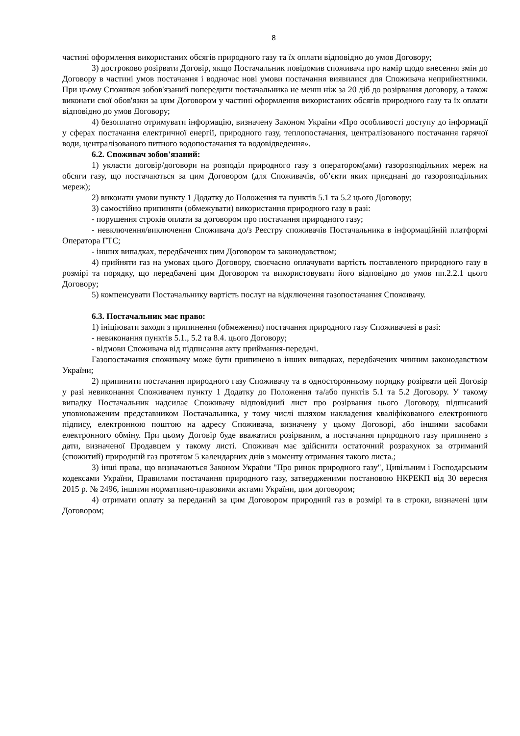8
частині оформлення використаних обсягів природного газу та їх оплати відповідно до умов Договору;
3) достроково розірвати Договір, якщо Постачальник повідомив споживача про намір щодо внесення змін до Договору в частині умов постачання і водночас нові умови постачання виявилися для Споживача неприйнятними. При цьому Споживач зобов'язаний попередити постачальника не менш ніж за 20 діб до розірвання договору, а також виконати свої обов'язки за цим Договором у частині оформлення використаних обсягів природного газу та їх оплати відповідно до умов Договору;
4) безоплатно отримувати інформацію, визначену Законом України «Про особливості доступу до інформації у сферах постачання електричної енергії, природного газу, теплопостачання, централізованого постачання гарячої води, централізованого питного водопостачання та водовідведення».
6.2. Споживач зобов'язаний:
1) укласти договір/договори на розподіл природного газу з оператором(ами) газорозподільних мереж на обсяги газу, що постачаються за цим Договором (для Споживачів, об’єкти яких приєднані до газорозподільних мереж);
2) виконати умови пункту 1 Додатку до Положення та пунктів 5.1 та 5.2 цього Договору;
3) самостійно припиняти (обмежувати) використання природного газу в разі:
- порушення строків оплати за договором про постачання природного газу;
- невключення/виключення Споживача до/з Реєстру споживачів Постачальника в інформаційній платформі Оператора ГТС;
- інших випадках, передбачених цим Договором та законодавством;
4) прийняти газ на умовах цього Договору, своєчасно оплачувати вартість поставленого природного газу в розмірі та порядку, що передбачені цим Договором та використовувати його відповідно до умов пп.2.2.1 цього Договору;
5) компенсувати Постачальнику вартість послуг на відключення газопостачання Споживачу.
6.3. Постачальник має право:
1) ініціювати заходи з припинення (обмеження) постачання природного газу Споживачеві в разі:
- невиконання пунктів 5.1., 5.2 та 8.4. цього Договору;
- відмови Споживача від підписання акту приймання-передачі.
Газопостачання споживачу може бути припинено в інших випадках, передбачених чинним законодавством України;
2) припинити постачання природного газу Споживачу та в односторонньому порядку розірвати цей Договір у разі невиконання Споживачем пункту 1 Додатку до Положення та/або пунктів 5.1 та 5.2 Договору. У такому випадку Постачальник надсилає Споживачу відповідний лист про розірвання цього Договору, підписаний уповноваженим представником Постачальника, у тому числі шляхом накладення кваліфікованого електронного підпису, електронною поштою на адресу Споживача, визначену у цьому Договорі, або іншими засобами електронного обміну. При цьому Договір буде вважатися розірваним, а постачання природного газу припинено з дати, визначеної Продавцем у такому листі. Споживач має здійснити остаточний розрахунок за отриманий (спожитий) природний газ протягом 5 календарних днів з моменту отримання такого листа.;
3) інші права, що визначаються Законом України "Про ринок природного газу", Цивільним і Господарським кодексами України, Правилами постачання природного газу, затвердженими постановою НКРЕКП від 30 вересня 2015 р. № 2496, іншими нормативно-правовими актами України, цим договором;
4) отримати оплату за переданий за цим Договором природний газ в розмірі та в строки, визначені цим Договором;